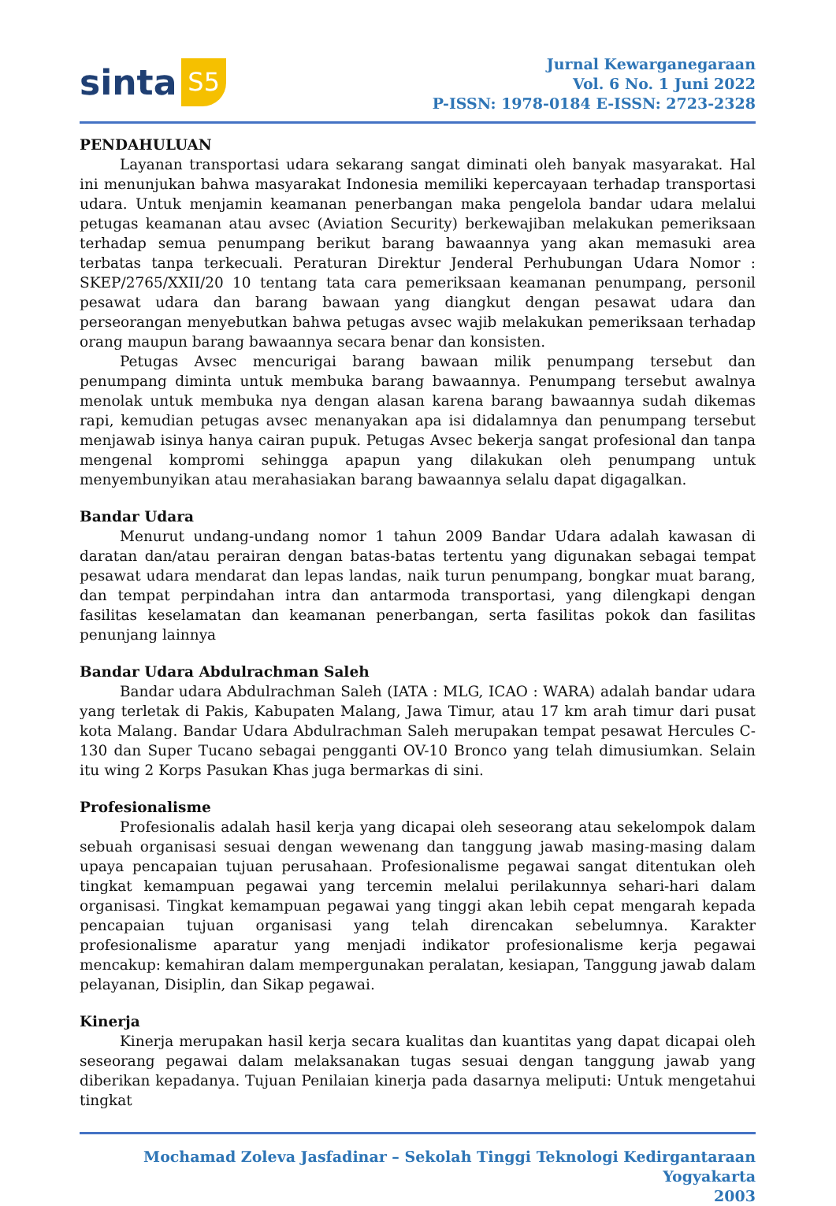sinta S5
Jurnal Kewarganegaraan
Vol. 6 No. 1 Juni 2022
P-ISSN: 1978-0184 E-ISSN: 2723-2328
PENDAHULUAN
Layanan transportasi udara sekarang sangat diminati oleh banyak masyarakat. Hal ini menunjukan bahwa masyarakat Indonesia memiliki kepercayaan terhadap transportasi udara. Untuk menjamin keamanan penerbangan maka pengelola bandar udara melalui petugas keamanan atau avsec (Aviation Security) berkewajiban melakukan pemeriksaan terhadap semua penumpang berikut barang bawaannya yang akan memasuki area terbatas tanpa terkecuali. Peraturan Direktur Jenderal Perhubungan Udara Nomor : SKEP/2765/XXII/20 10 tentang tata cara pemeriksaan keamanan penumpang, personil pesawat udara dan barang bawaan yang diangkut dengan pesawat udara dan perseorangan menyebutkan bahwa petugas avsec wajib melakukan pemeriksaan terhadap orang maupun barang bawaannya secara benar dan konsisten.
Petugas Avsec mencurigai barang bawaan milik penumpang tersebut dan penumpang diminta untuk membuka barang bawaannya. Penumpang tersebut awalnya menolak untuk membuka nya dengan alasan karena barang bawaannya sudah dikemas rapi, kemudian petugas avsec menanyakan apa isi didalamnya dan penumpang tersebut menjawab isinya hanya cairan pupuk. Petugas Avsec bekerja sangat profesional dan tanpa mengenal kompromi sehingga apapun yang dilakukan oleh penumpang untuk menyembunyikan atau merahasiakan barang bawaannya selalu dapat digagalkan.
Bandar Udara
Menurut undang-undang nomor 1 tahun 2009 Bandar Udara adalah kawasan di daratan dan/atau perairan dengan batas-batas tertentu yang digunakan sebagai tempat pesawat udara mendarat dan lepas landas, naik turun penumpang, bongkar muat barang, dan tempat perpindahan intra dan antarmoda transportasi, yang dilengkapi dengan fasilitas keselamatan dan keamanan penerbangan, serta fasilitas pokok dan fasilitas penunjang lainnya
Bandar Udara Abdulrachman Saleh
Bandar udara Abdulrachman Saleh (IATA : MLG, ICAO : WARA) adalah bandar udara yang terletak di Pakis, Kabupaten Malang, Jawa Timur, atau 17 km arah timur dari pusat kota Malang. Bandar Udara Abdulrachman Saleh merupakan tempat pesawat Hercules C-130 dan Super Tucano sebagai pengganti OV-10 Bronco yang telah dimusiumkan. Selain itu wing 2 Korps Pasukan Khas juga bermarkas di sini.
Profesionalisme
Profesionalis adalah hasil kerja yang dicapai oleh seseorang atau sekelompok dalam sebuah organisasi sesuai dengan wewenang dan tanggung jawab masing-masing dalam upaya pencapaian tujuan perusahaan. Profesionalisme pegawai sangat ditentukan oleh tingkat kemampuan pegawai yang tercemin melalui perilakunnya sehari-hari dalam organisasi. Tingkat kemampuan pegawai yang tinggi akan lebih cepat mengarah kepada pencapaian tujuan organisasi yang telah direncakan sebelumnya. Karakter profesionalisme aparatur yang menjadi indikator profesionalisme kerja pegawai mencakup: kemahiran dalam mempergunakan peralatan, kesiapan, Tanggung jawab dalam pelayanan, Disiplin, dan Sikap pegawai.
Kinerja
Kinerja merupakan hasil kerja secara kualitas dan kuantitas yang dapat dicapai oleh seseorang pegawai dalam melaksanakan tugas sesuai dengan tanggung jawab yang diberikan kepadanya. Tujuan Penilaian kinerja pada dasarnya meliputi: Untuk mengetahui tingkat
Mochamad Zoleva Jasfadinar – Sekolah Tinggi Teknologi Kedirgantaraan Yogyakarta
2003